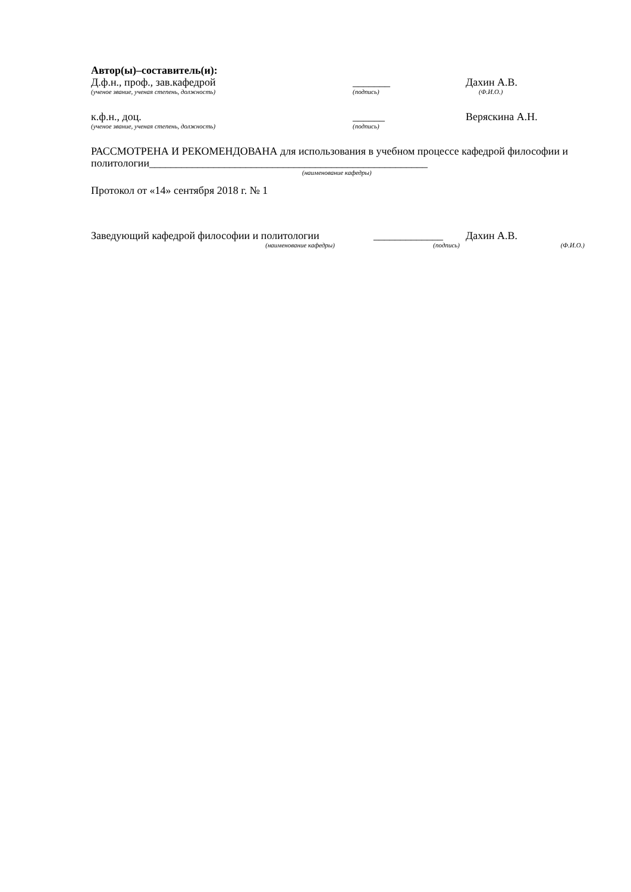Автор(ы)–составитель(и):
Д.ф.н., проф., зав.кафедрой _______ Дахин А.В.
(ученое звание, ученая степень, должность) (подпись) (Ф.И.О.)
к.ф.н., доц. ______ Веряскина А.Н.
(ученое звание, ученая степень, должность) (подпись)
РАССМОТРЕНА И РЕКОМЕНДОВАНА для использования в учебном процессе кафедрой философии и политологии____________________________________________________
(наименование кафедры)
Протокол от «14» сентября 2018 г. № 1
Заведующий кафедрой философии и политологии _____________ Дахин А.В.
(наименование кафедры) (подпись) (Ф.И.О.)